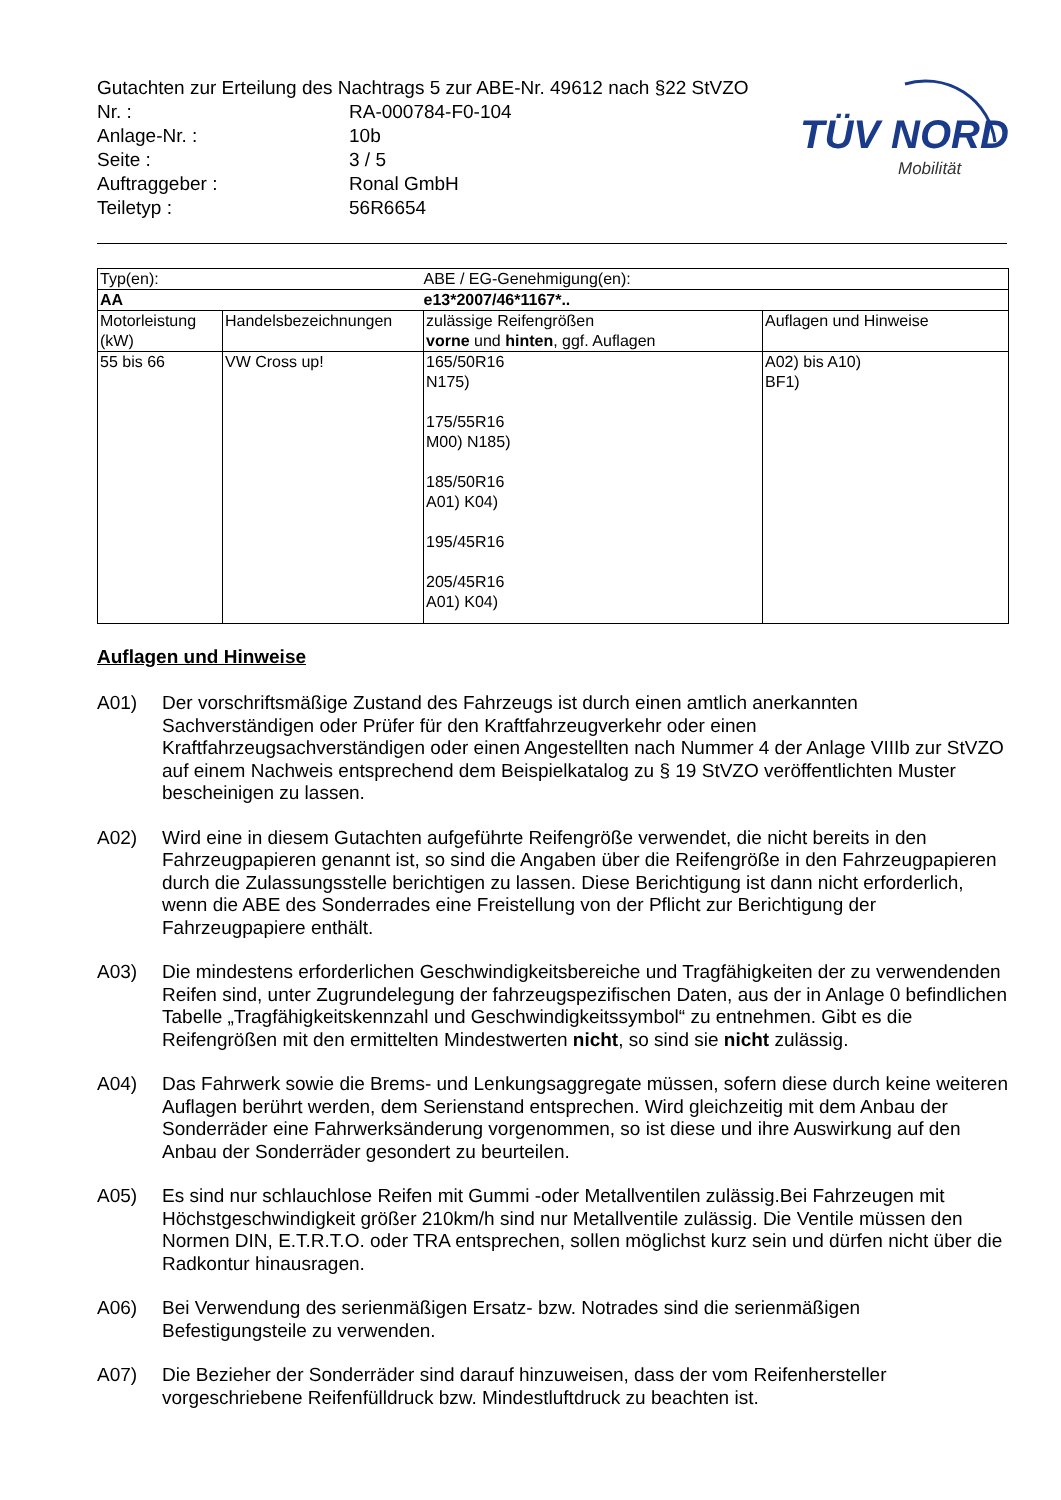Gutachten zur Erteilung des Nachtrags 5 zur ABE-Nr. 49612 nach §22 StVZO
Nr. : RA-000784-F0-104
Anlage-Nr. : 10b
Seite : 3 / 5
Auftraggeber : Ronal GmbH
Teiletyp : 56R6654
TÜV NORD
Mobilität
| Typ(en): | | ABE / EG-Genehmigung(en): | |
| AA | | e13*2007/46*1167*.. | |
| Motorleistung (kW) | Handelsbezeichnungen | zulässige Reifengrößen vorne und hinten , ggf. Auflagen | Auflagen und Hinweise |
| 55 bis 66 | VW Cross up! | 165/50R16 N175) 175/55R16 M00) N185) 185/50R16 A01) K04) 195/45R16 205/45R16 A01) K04) | A02) bis A10) BF1) |
Auflagen und Hinweise
A01) Der vorschriftsmäßige Zustand des Fahrzeugs ist durch einen amtlich anerkannten Sachverständigen oder Prüfer für den Kraftfahrzeugverkehr oder einen Kraftfahrzeugsachverständigen oder einen Angestellten nach Nummer 4 der Anlage VIIIb zur StVZO auf einem Nachweis entsprechend dem Beispielkatalog zu § 19 StVZO veröffentlichten Muster bescheinigen zu lassen.
A02) Wird eine in diesem Gutachten aufgeführte Reifengröße verwendet, die nicht bereits in den Fahrzeugpapieren genannt ist, so sind die Angaben über die Reifengröße in den Fahrzeugpapieren durch die Zulassungsstelle berichtigen zu lassen. Diese Berichtigung ist dann nicht erforderlich, wenn die ABE des Sonderrades eine Freistellung von der Pflicht zur Berichtigung der Fahrzeugpapiere enthält.
A03) Die mindestens erforderlichen Geschwindigkeitsbereiche und Tragfähigkeiten der zu verwendenden Reifen sind, unter Zugrundelegung der fahrzeugspezifischen Daten, aus der in Anlage 0 befindlichen Tabelle „Tragfähigkeitskennzahl und Geschwindigkeitssymbol“ zu entnehmen. Gibt es die Reifengrößen mit den ermittelten Mindestwerten nicht, so sind sie nicht zulässig.
A04) Das Fahrwerk sowie die Brems- und Lenkungsaggregate müssen, sofern diese durch keine weiteren Auflagen berührt werden, dem Serienstand entsprechen. Wird gleichzeitig mit dem Anbau der Sonderräder eine Fahrwerksänderung vorgenommen, so ist diese und ihre Auswirkung auf den Anbau der Sonderräder gesondert zu beurteilen.
A05) Es sind nur schlauchlose Reifen mit Gummi -oder Metallventilen zulässig.Bei Fahrzeugen mit Höchstgeschwindigkeit größer 210km/h sind nur Metallventile zulässig. Die Ventile müssen den Normen DIN, E.T.R.T.O. oder TRA entsprechen, sollen möglichst kurz sein und dürfen nicht über die Radkontur hinausragen.
A06) Bei Verwendung des serienmäßigen Ersatz- bzw. Notrades sind die serienmäßigen Befestigungsteile zu verwenden.
A07) Die Bezieher der Sonderräder sind darauf hinzuweisen, dass der vom Reifenhersteller vorgeschriebene Reifenfülldruck bzw. Mindestluftdruck zu beachten ist.